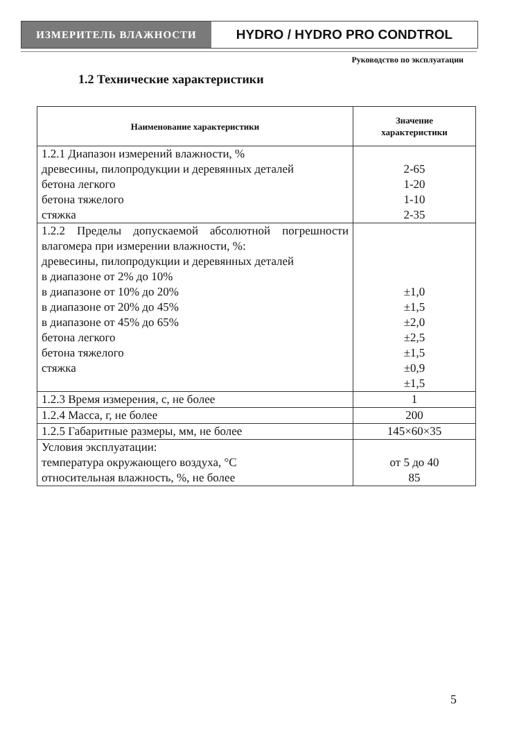ИЗМЕРИТЕЛЬ ВЛАЖНОСТИ
HYDRO / HYDRO PRO CONDTROL
Руководство по эксплуатации
1.2 Технические характеристики
| Наименование характеристики | Значение характеристики |
| --- | --- |
| 1.2.1 Диапазон измерений влажности, % древесины, пилопродукции и деревянных деталей бетона легкого бетона тяжелого стяжка | 2-65 1-20 1-10 2-35 |
| 1.2.2 Пределы допускаемой абсолютной погрешности влагомера при измерении влажности, %: древесины, пилопродукции и деревянных деталей в диапазоне от 2% до 10% в диапазоне от 10% до 20% в диапазоне от 20% до 45% в диапазоне от 45% до 65% бетона легкого бетона тяжелого стяжка | ±1,0 ±1,5 ±2,0 ±2,5 ±1,5 ±0,9 ±1,5 |
| 1.2.3 Время измерения, с, не более | 1 |
| 1.2.4 Масса, г, не более | 200 |
| 1.2.5 Габаритные размеры, мм, не более | 145×60×35 |
| Условия эксплуатации: температура окружающего воздуха, °С относительная влажность, %, не более | от 5 до 40 85 |
5